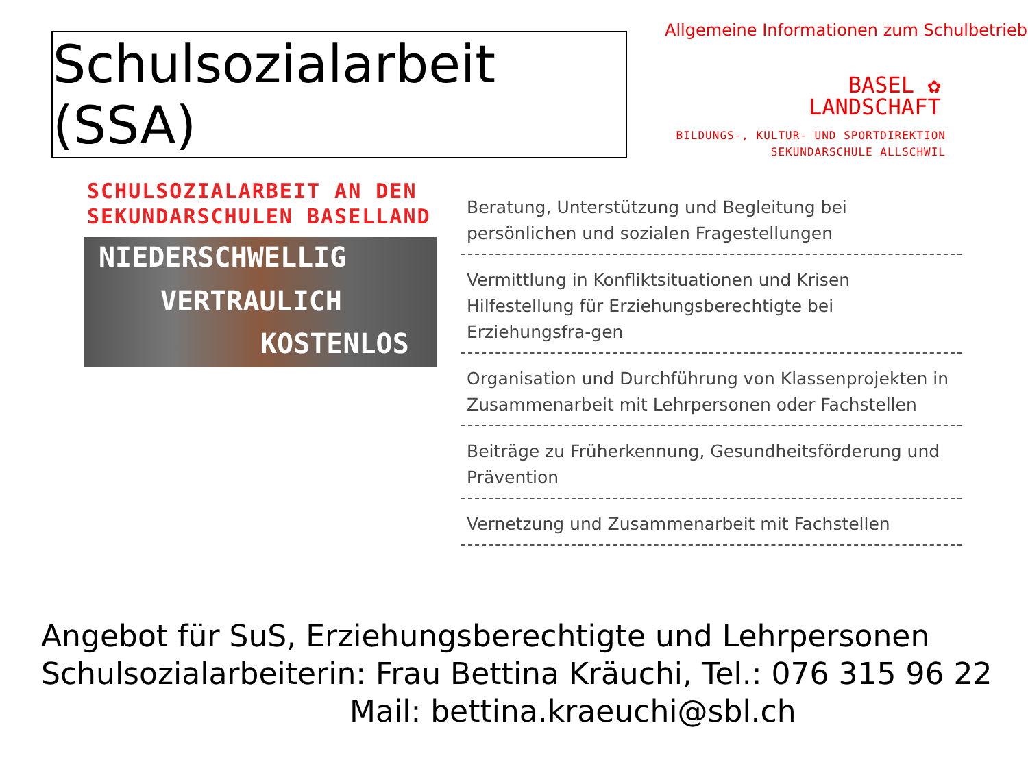Schulsozialarbeit (SSA)
Allgemeine Informationen zum Schulbetrieb
BASEL ✿
LANDSCHAFT
BILDUNGS-, KULTUR- UND SPORTDIREKTION
SEKUNDARSCHULE ALLSCHWIL
SCHULSOZIALARBEIT AN DEN
SEKUNDARSCHULEN BASELLAND
NIEDERSCHWELLIG
VERTRAULICH
KOSTENLOS
Beratung, Unterstützung und Begleitung bei persönlichen und sozialen Fragestellungen
Vermittlung in Konfliktsituationen und Krisen
Hilfestellung für Erziehungsberechtigte bei Erziehungsfra-gen
Organisation und Durchführung von Klassenprojekten in Zusammenarbeit mit Lehrpersonen oder Fachstellen
Beiträge zu Früherkennung, Gesundheitsförderung und Prävention
Vernetzung und Zusammenarbeit mit Fachstellen
Angebot für SuS, Erziehungsberechtigte und Lehrpersonen
Schulsozialarbeiterin: Frau Bettina Kräuchi, Tel.: 076 315 96 22
Mail: bettina.kraeuchi@sbl.ch